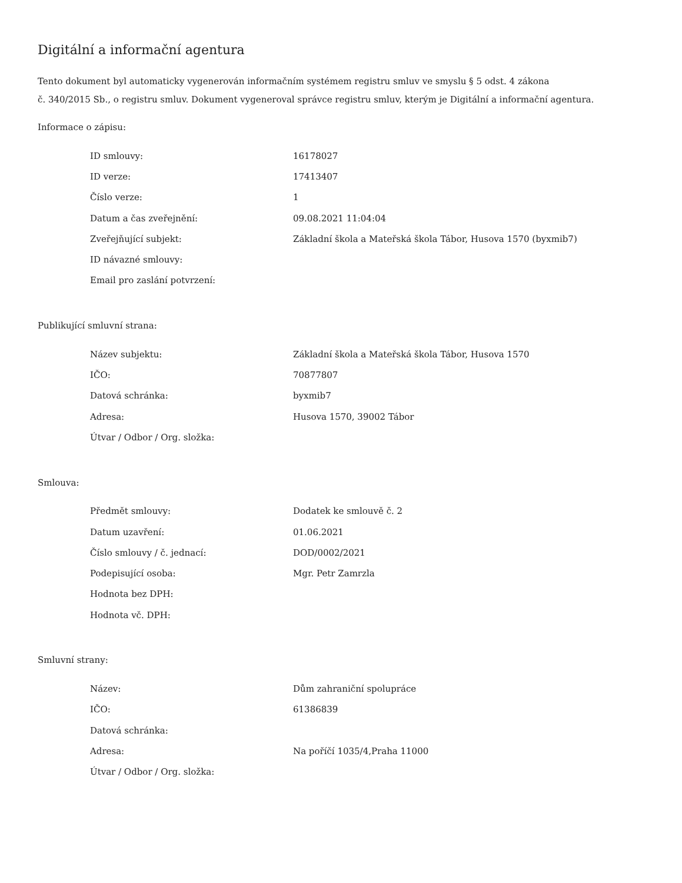Digitální a informační agentura
Tento dokument byl automaticky vygenerován informačním systémem registru smluv ve smyslu § 5 odst. 4 zákona
č. 340/2015 Sb., o registru smluv. Dokument vygeneroval správce registru smluv, kterým je Digitální a informační agentura.
Informace o zápisu:
| ID smlouvy: | 16178027 |
| ID verze: | 17413407 |
| Číslo verze: | 1 |
| Datum a čas zveřejnění: | 09.08.2021 11:04:04 |
| Zveřejňující subjekt: | Základní škola a Mateřská škola Tábor, Husova 1570 (byxmib7) |
| ID návazné smlouvy: | |
| Email pro zaslání potvrzení: | |
Publikující smluvní strana:
| Název subjektu: | Základní škola a Mateřská škola Tábor, Husova 1570 |
| IČO: | 70877807 |
| Datová schránka: | byxmib7 |
| Adresa: | Husova 1570, 39002 Tábor |
| Útvar / Odbor / Org. složka: | |
Smlouva:
| Předmět smlouvy: | Dodatek ke smlouvě č. 2 |
| Datum uzavření: | 01.06.2021 |
| Číslo smlouvy / č. jednací: | DOD/0002/2021 |
| Podepisující osoba: | Mgr. Petr Zamrzla |
| Hodnota bez DPH: | |
| Hodnota vč. DPH: | |
Smluvní strany:
| Název: | Dům zahraniční spolupráce |
| IČO: | 61386839 |
| Datová schránka: | |
| Adresa: | Na poříčí 1035/4,Praha 11000 |
| Útvar / Odbor / Org. složka: | |